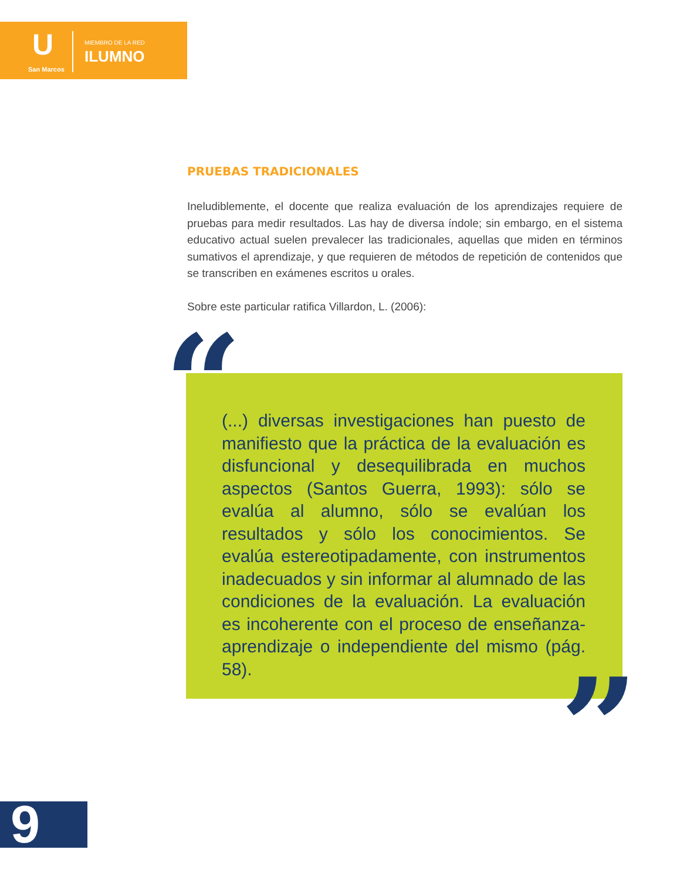U
San Marcos
MIEMBRO DE LA RED
ILUMNO
PRUEBAS TRADICIONALES
Ineludiblemente, el docente que realiza evaluación de los aprendizajes requiere de pruebas para medir resultados. Las hay de diversa índole; sin embargo, en el sistema educativo actual suelen prevalecer las tradicionales, aquellas que miden en términos sumativos el aprendizaje, y que requieren de métodos de repetición de contenidos que se transcriben en exámenes escritos u orales.
Sobre este particular ratifica Villardon, L. (2006):
(...) diversas investigaciones han puesto de manifiesto que la práctica de la evaluación es disfuncional y desequilibrada en muchos aspectos (Santos Guerra, 1993): sólo se evalúa al alumno, sólo se evalúan los resultados y sólo los conocimientos. Se evalúa estereotipadamente, con instrumentos inadecuados y sin informar al alumnado de las condiciones de la evaluación. La evaluación es incoherente con el proceso de enseñanza-aprendizaje o independiente del mismo (pág. 58).
“
”
9